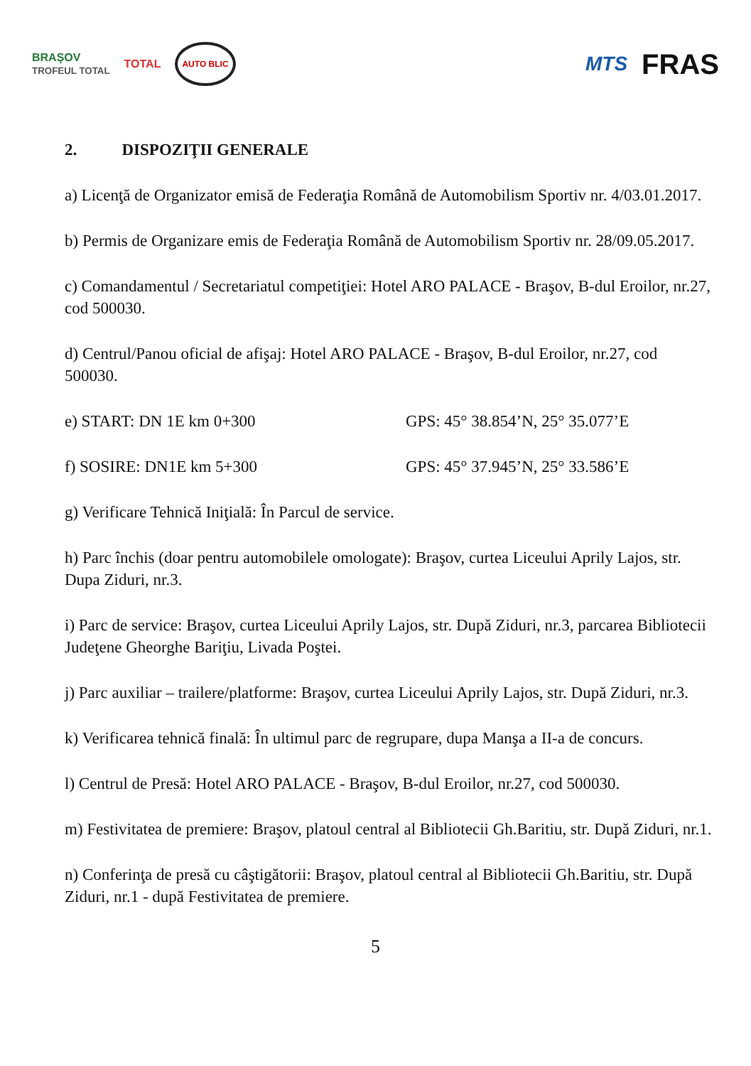BRAŞOV
TROFEUL TOTAL TOTAL AUTO BLIC
MTS FRAS
2. DISPOZIŢII GENERALE
a) Licenţă de Organizator emisă de Federaţia Română de Automobilism Sportiv nr. 4/03.01.2017.
b) Permis de Organizare emis de Federaţia Română de Automobilism Sportiv nr. 28/09.05.2017.
c) Comandamentul / Secretariatul competiţiei: Hotel ARO PALACE - Braşov, B-dul Eroilor, nr.27, cod 500030.
d) Centrul/Panou oficial de afişaj: Hotel ARO PALACE - Braşov, B-dul Eroilor, nr.27, cod 500030.
e) START: DN 1E km 0+300 GPS: 45° 38.854’N, 25° 35.077’E
f) SOSIRE: DN1E km 5+300 GPS: 45° 37.945’N, 25° 33.586’E
g) Verificare Tehnică Iniţială: În Parcul de service.
h) Parc închis (doar pentru automobilele omologate): Braşov, curtea Liceului Aprily Lajos, str. Dupa Ziduri, nr.3.
i) Parc de service: Braşov, curtea Liceului Aprily Lajos, str. După Ziduri, nr.3, parcarea Bibliotecii Judeţene Gheorghe Bariţiu, Livada Poştei.
j) Parc auxiliar – trailere/platforme: Braşov, curtea Liceului Aprily Lajos, str. După Ziduri, nr.3.
k) Verificarea tehnică finală: În ultimul parc de regrupare, dupa Manşa a II-a de concurs.
l) Centrul de Presă: Hotel ARO PALACE - Braşov, B-dul Eroilor, nr.27, cod 500030.
m) Festivitatea de premiere: Braşov, platoul central al Bibliotecii Gh.Baritiu, str. După Ziduri, nr.1.
n) Conferinţa de presă cu câştigătorii: Braşov, platoul central al Bibliotecii Gh.Baritiu, str. După Ziduri, nr.1 - după Festivitatea de premiere.
5